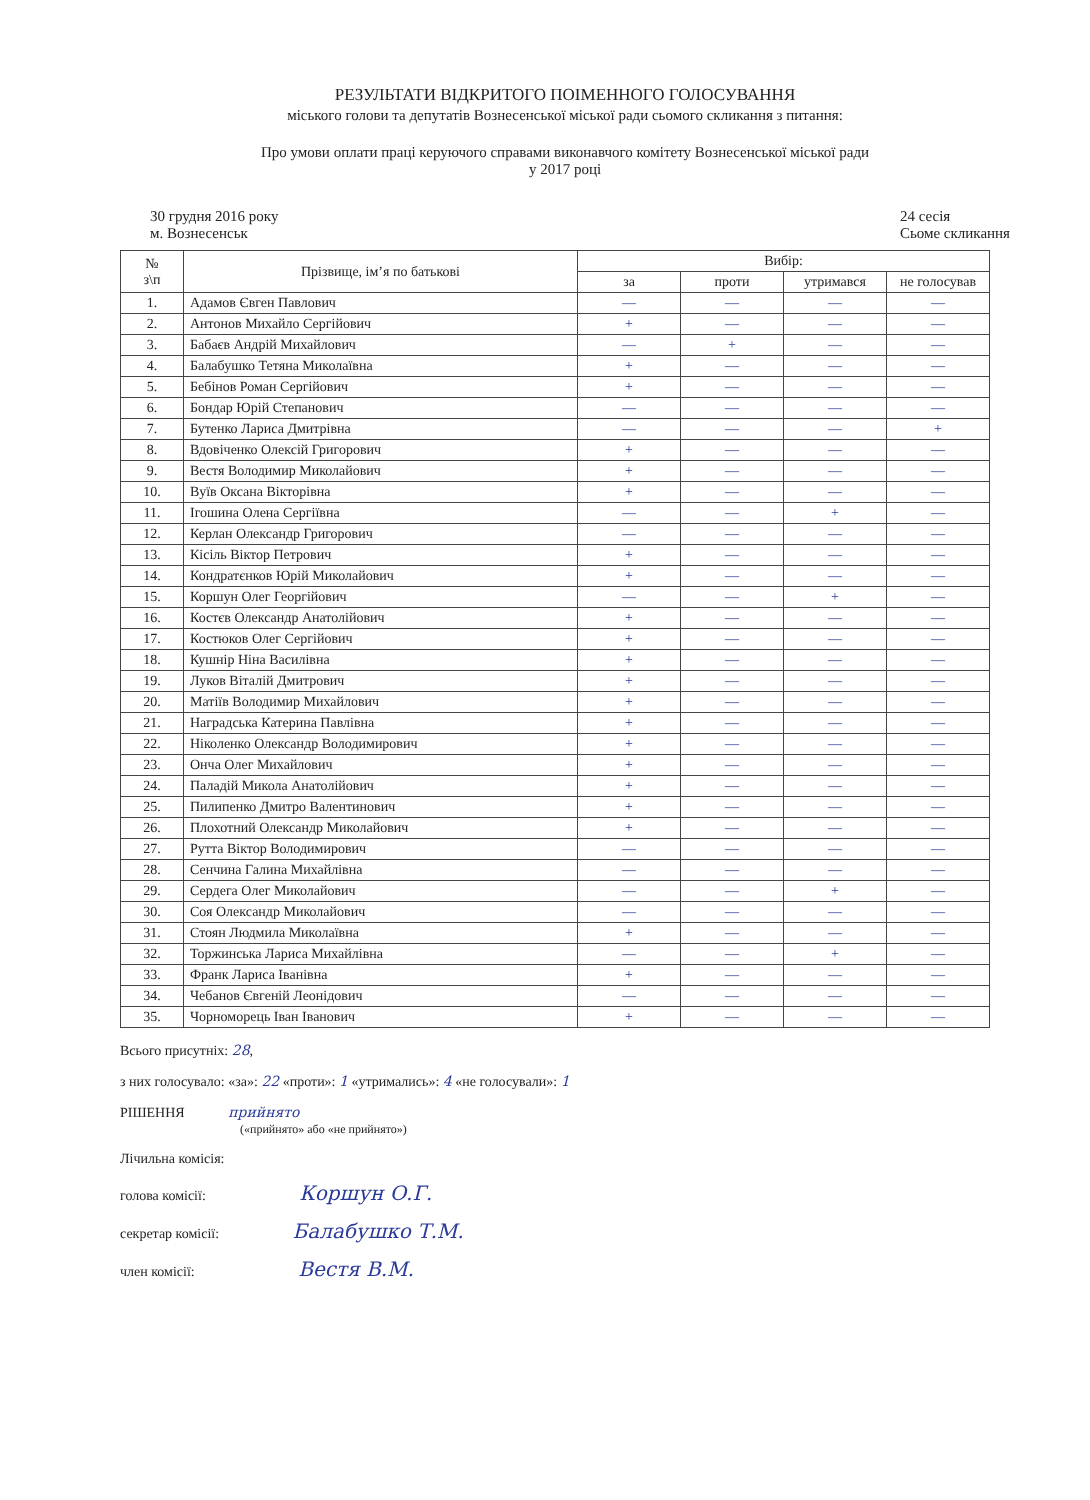РЕЗУЛЬТАТИ ВІДКРИТОГО ПОІМЕННОГО ГОЛОСУВАННЯ
міського голови та депутатів Вознесенської міської ради сьомого скликання з питання:
Про умови оплати праці керуючого справами виконавчого комітету Вознесенської міської ради
у 2017 році
30 грудня 2016 року
м. Вознесенськ
24 сесія
Сьоме скликання
| № з\п | Прізвище, ім’я по батькові | Вибір: | | | |
| --- | --- | --- | --- | --- | --- |
| | | за | проти | утримався | не голосував |
| 1. | Адамов Євген Павлович | — | — | — | — |
| 2. | Антонов Михайло Сергійович | + | — | — | — |
| 3. | Бабаєв Андрій Михайлович | — | + | — | — |
| 4. | Балабушко Тетяна Миколаївна | + | — | — | — |
| 5. | Бебінов Роман Сергійович | + | — | — | — |
| 6. | Бондар Юрій Степанович | — | — | — | — |
| 7. | Бутенко Лариса Дмитрівна | — | — | — | + |
| 8. | Вдовіченко Олексій Григорович | + | — | — | — |
| 9. | Вестя Володимир Миколайович | + | — | — | — |
| 10. | Вуїв Оксана Вікторівна | + | — | — | — |
| 11. | Ігошина Олена Сергіївна | — | — | + | — |
| 12. | Керлан Олександр Григорович | — | — | — | — |
| 13. | Кісіль Віктор Петрович | + | — | — | — |
| 14. | Кондратєнков Юрій Миколайович | + | — | — | — |
| 15. | Коршун Олег Георгійович | — | — | + | — |
| 16. | Костєв Олександр Анатолійович | + | — | — | — |
| 17. | Костюков Олег Сергійович | + | — | — | — |
| 18. | Кушнір Ніна Василівна | + | — | — | — |
| 19. | Луков Віталій Дмитрович | + | — | — | — |
| 20. | Матіїв Володимир Михайлович | + | — | — | — |
| 21. | Наградська Катерина Павлівна | + | — | — | — |
| 22. | Ніколенко Олександр Володимирович | + | — | — | — |
| 23. | Онча Олег Михайлович | + | — | — | — |
| 24. | Паладій Микола Анатолійович | + | — | — | — |
| 25. | Пилипенко Дмитро Валентинович | + | — | — | — |
| 26. | Плохотний Олександр Миколайович | + | — | — | — |
| 27. | Рутта Віктор Володимирович | — | — | — | — |
| 28. | Сенчина Галина Михайлівна | — | — | — | — |
| 29. | Сердега Олег Миколайович | — | — | + | — |
| 30. | Соя Олександр Миколайович | — | — | — | — |
| 31. | Стоян Людмила Миколаївна | + | — | — | — |
| 32. | Торжинська Лариса Михайлівна | — | — | + | — |
| 33. | Франк Лариса Іванівна | + | — | — | — |
| 34. | Чебанов Євгеній Леонідович | — | — | — | — |
| 35. | Чорноморець Іван Іванович | + | — | — | — |
Всього присутніх: 28,
з них голосувало: «за»: 22 «проти»: 1 «утримались»: 4 «не голосували»: 1
РІШЕННЯ прийнято
(«прийнято» або «не прийнято»)
Лічильна комісія:
голова комісії: Коршун О.Г.
секретар комісії: Балабушко Т.М.
член комісії: Вестя В.М.